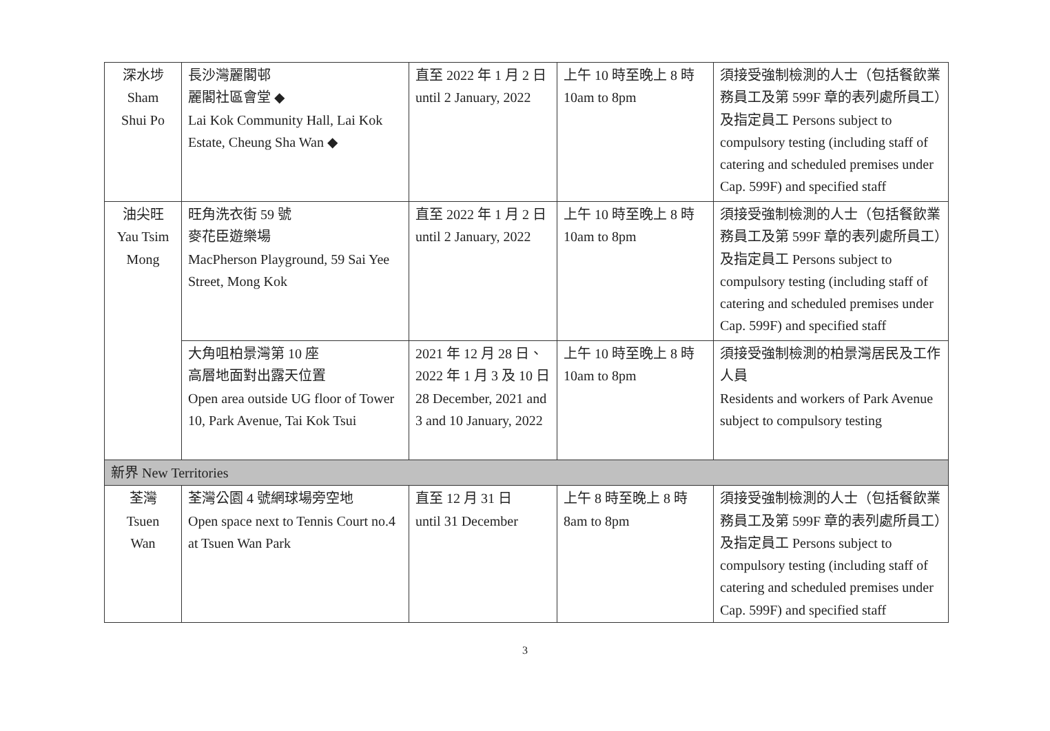| 深水埗 Sham Shui Po | 長沙灣麗閣邨 麗閣社區會堂 ◆ Lai Kok Community Hall, Lai Kok Estate, Cheung Sha Wan ◆ | 直至 2022 年 1 月 2 日 until 2 January, 2022 | 上午 10 時至晚上 8 時 10am to 8pm | 須接受強制檢測的人士（包括餐飲業務員工及第 599F 章的表列處所員工）及指定員工 Persons subject to compulsory testing (including staff of catering and scheduled premises under Cap. 599F) and specified staff |
| 油尖旺 Yau Tsim Mong | 旺角洗衣街 59 號 麥花臣遊樂場 MacPherson Playground, 59 Sai Yee Street, Mong Kok | 直至 2022 年 1 月 2 日 until 2 January, 2022 | 上午 10 時至晚上 8 時 10am to 8pm | 須接受強制檢測的人士（包括餐飲業務員工及第 599F 章的表列處所員工）及指定員工 Persons subject to compulsory testing (including staff of catering and scheduled premises under Cap. 599F) and specified staff |
| | 大角咀柏景灣第 10 座 高層地面對出露天位置 Open area outside UG floor of Tower 10, Park Avenue, Tai Kok Tsui | 2021 年 12 月 28 日、2022 年 1 月 3 及 10 日 28 December, 2021 and 3 and 10 January, 2022 | 上午 10 時至晚上 8 時 10am to 8pm | 須接受強制檢測的柏景灣居民及工作人員 Residents and workers of Park Avenue subject to compulsory testing |
| 新界 New Territories | | | | |
| 荃灣 Tsuen Wan | 荃灣公園 4 號網球場旁空地 Open space next to Tennis Court no.4 at Tsuen Wan Park | 直至 12 月 31 日 until 31 December | 上午 8 時至晚上 8 時 8am to 8pm | 須接受強制檢測的人士（包括餐飲業務員工及第 599F 章的表列處所員工）及指定員工 Persons subject to compulsory testing (including staff of catering and scheduled premises under Cap. 599F) and specified staff |
3